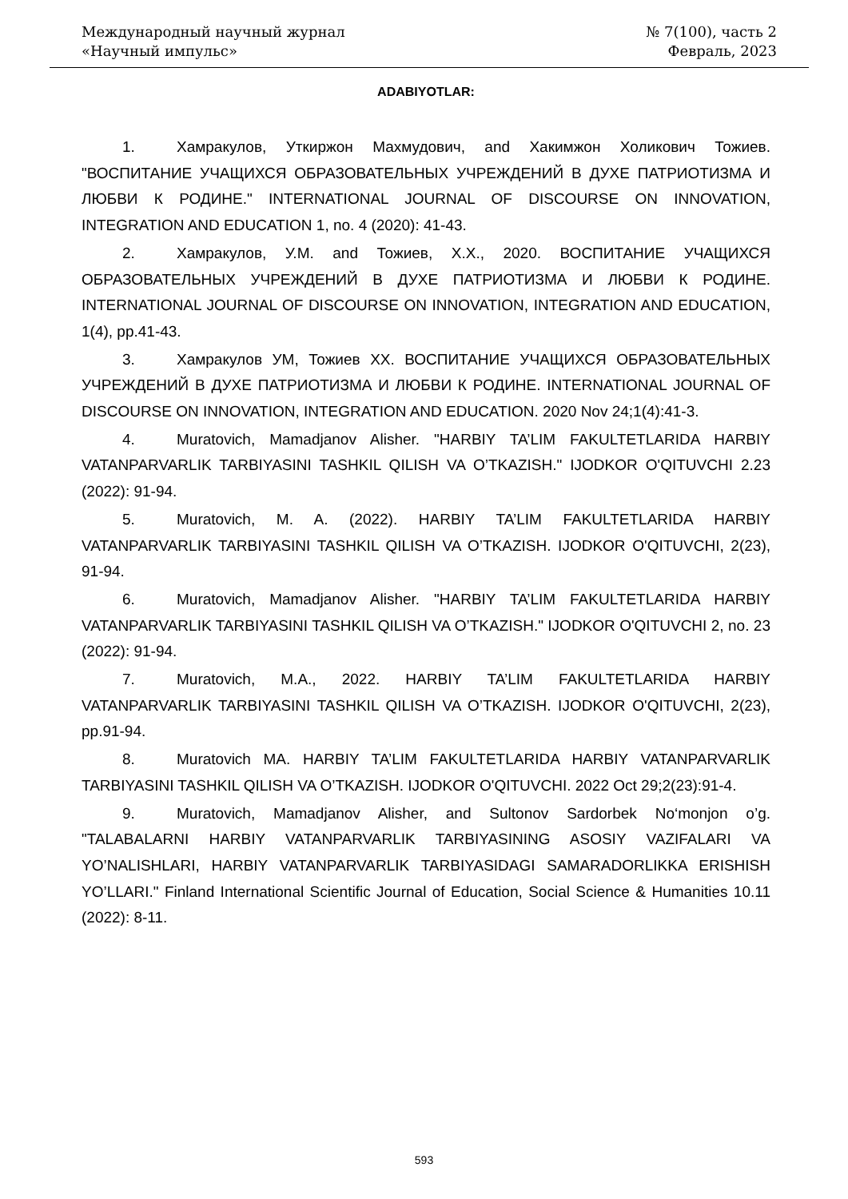Международный научный журнал
«Научный импульс»
№ 7(100), часть 2
Февраль, 2023
ADABIYOTLAR:
1. Хамракулов, Уткиржон Махмудович, and Хакимжон Холикович Тожиев. "ВОСПИТАНИЕ УЧАЩИХСЯ ОБРАЗОВАТЕЛЬНЫХ УЧРЕЖДЕНИЙ В ДУХЕ ПАТРИОТИЗМА И ЛЮБВИ К РОДИНЕ." INTERNATIONAL JOURNAL OF DISCOURSE ON INNOVATION, INTEGRATION AND EDUCATION 1, no. 4 (2020): 41-43.
2. Хамракулов, У.М. and Тожиев, Х.Х., 2020. ВОСПИТАНИЕ УЧАЩИХСЯ ОБРАЗОВАТЕЛЬНЫХ УЧРЕЖДЕНИЙ В ДУХЕ ПАТРИОТИЗМА И ЛЮБВИ К РОДИНЕ. INTERNATIONAL JOURNAL OF DISCOURSE ON INNOVATION, INTEGRATION AND EDUCATION, 1(4), pp.41-43.
3. Хамракулов УМ, Тожиев ХХ. ВОСПИТАНИЕ УЧАЩИХСЯ ОБРАЗОВАТЕЛЬНЫХ УЧРЕЖДЕНИЙ В ДУХЕ ПАТРИОТИЗМА И ЛЮБВИ К РОДИНЕ. INTERNATIONAL JOURNAL OF DISCOURSE ON INNOVATION, INTEGRATION AND EDUCATION. 2020 Nov 24;1(4):41-3.
4. Muratovich, Mamadjanov Alisher. "HARBIY TA’LIM FAKULTETLARIDA HARBIY VATANPARVARLIK TARBIYASINI TASHKIL QILISH VA O’TKAZISH." IJODKOR O'QITUVCHI 2.23 (2022): 91-94.
5. Muratovich, M. A. (2022). HARBIY TA’LIM FAKULTETLARIDA HARBIY VATANPARVARLIK TARBIYASINI TASHKIL QILISH VA O’TKAZISH. IJODKOR O'QITUVCHI, 2(23), 91-94.
6. Muratovich, Mamadjanov Alisher. "HARBIY TA’LIM FAKULTETLARIDA HARBIY VATANPARVARLIK TARBIYASINI TASHKIL QILISH VA O’TKAZISH." IJODKOR O'QITUVCHI 2, no. 23 (2022): 91-94.
7. Muratovich, M.A., 2022. HARBIY TA’LIM FAKULTETLARIDA HARBIY VATANPARVARLIK TARBIYASINI TASHKIL QILISH VA O’TKAZISH. IJODKOR O'QITUVCHI, 2(23), pp.91-94.
8. Muratovich MA. HARBIY TA’LIM FAKULTETLARIDA HARBIY VATANPARVARLIK TARBIYASINI TASHKIL QILISH VA O’TKAZISH. IJODKOR O'QITUVCHI. 2022 Oct 29;2(23):91-4.
9. Muratovich, Mamadjanov Alisher, and Sultonov Sardorbek No‘monjon o’g. "TALABALARNI HARBIY VATANPARVARLIK TARBIYASINING ASOSIY VAZIFALARI VA YO’NALISHLARI, HARBIY VATANPARVARLIK TARBIYASIDAGI SAMARADORLIKKA ERISHISH YO’LLARI." Finland International Scientific Journal of Education, Social Science & Humanities 10.11 (2022): 8-11.
593